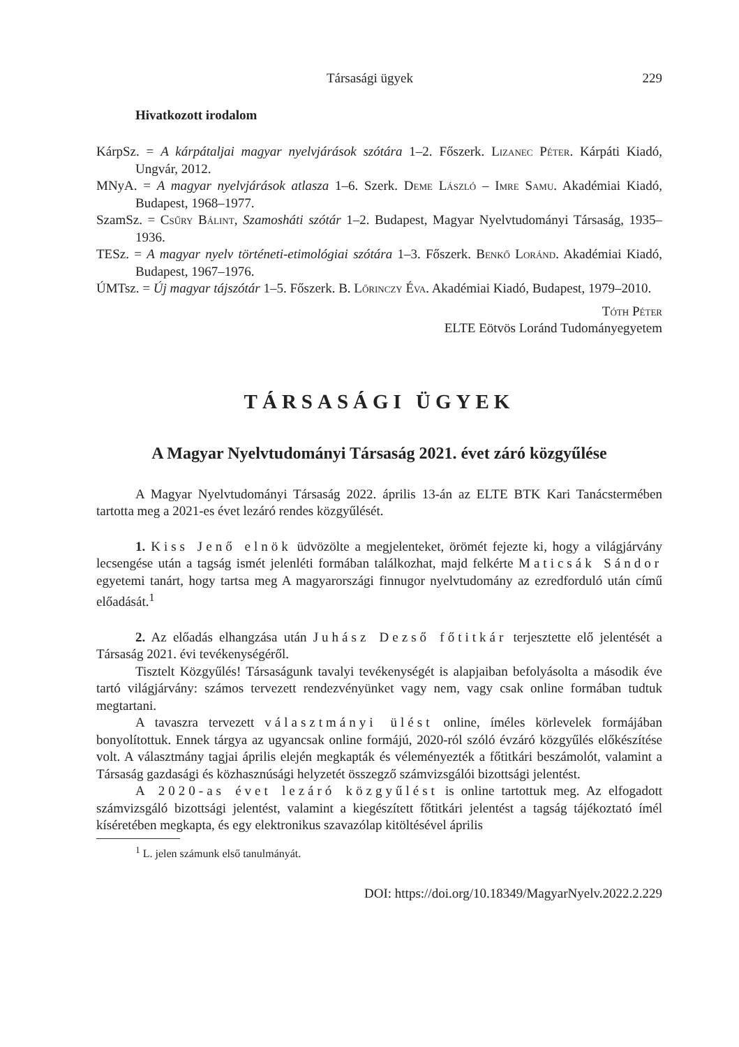Társasági ügyek 229
Hivatkozott irodalom
KárpSz. = A kárpátaljai magyar nyelvjárások szótára 1–2. Főszerk. Lizanec Péter. Kárpáti Kiadó, Ungvár, 2012.
MNyA. = A magyar nyelvjárások atlasza 1–6. Szerk. Deme László – Imre Samu. Akadémiai Kiadó, Budapest, 1968–1977.
SzamSz. = Csűry Bálint, Szamosháti szótár 1–2. Budapest, Magyar Nyelvtudományi Társaság, 1935–1936.
TESz. = A magyar nyelv történeti-etimológiai szótára 1–3. Főszerk. Benkő Loránd. Akadémiai Kiadó, Budapest, 1967–1976.
ÚMTsz. = Új magyar tájszótár 1–5. Főszerk. B. Lőrinczy Éva. Akadémiai Kiadó, Budapest, 1979–2010.
Tóth Péter
ELTE Eötvös Loránd Tudományegyetem
TÁRSASÁGI ÜGYEK
A Magyar Nyelvtudományi Társaság 2021. évet záró közgyűlése
A Magyar Nyelvtudományi Társaság 2022. április 13-án az ELTE BTK Kari Tanácstermében tartotta meg a 2021-es évet lezáró rendes közgyűlését.
1. Kiss Jenő elnök üdvözölte a megjelenteket, örömét fejezte ki, hogy a világjárvány lecsengése után a tagság ismét jelenléti formában találkozhat, majd felkérte Maticsák Sándor egyetemi tanárt, hogy tartsa meg A magyarországi finnugor nyelvtudomány az ezredforduló után című előadását.<sup>1</sup>
2. Az előadás elhangzása után Juhász Dezső főtitkár terjesztette elő jelentését a Társaság 2021. évi tevékenységéről.
Tisztelt Közgyűlés! Társaságunk tavalyi tevékenységét is alapjaiban befolyásolta a második éve tartó világjárvány: számos tervezett rendezvényünket vagy nem, vagy csak online formában tudtuk megtartani.
A tavaszra tervezett választmányi ülést online, íméles körlevelek formájában bonyolítottuk. Ennek tárgya az ugyancsak online formájú, 2020-ról szóló évzáró közgyűlés előkészítése volt. A választmány tagjai április elején megkapták és véleményezték a főtitkári beszámolót, valamint a Társaság gazdasági és közhasznúsági helyzetét összegző számvizsgálói bizottsági jelentést.
A 2020-as évet lezáró közgyűlést is online tartottuk meg. Az elfogadott számvizsgáló bizottsági jelentést, valamint a kiegészített főtitkári jelentést a tagság tájékoztató ímél kíséretében megkapta, és egy elektronikus szavazólap kitöltésével április
<sup>1</sup> L. jelen számunk első tanulmányát.
DOI: https://doi.org/10.18349/MagyarNyelv.2022.2.229